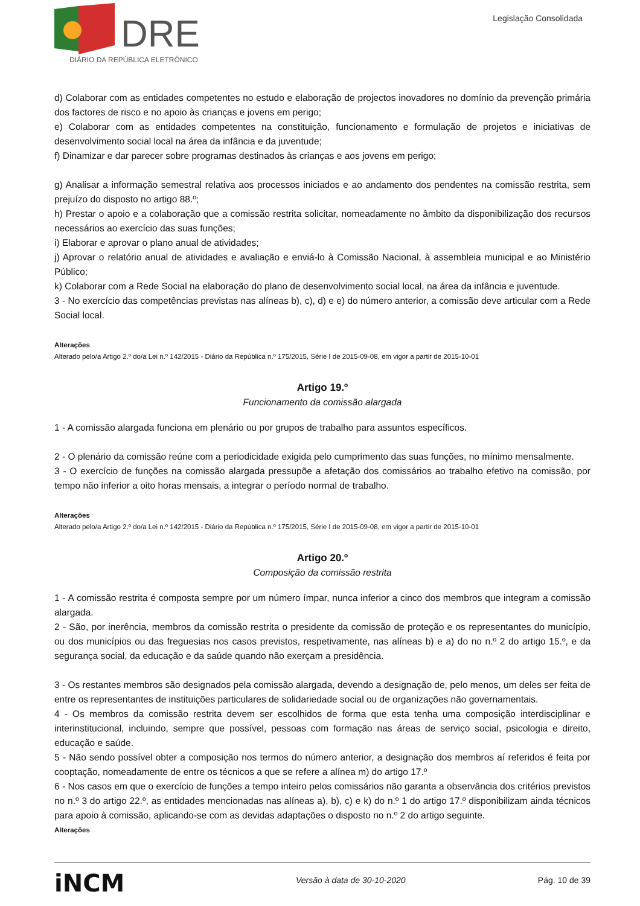DRE
DIÁRIO DA REPÚBLICA ELETRÓNICO
Legislação Consolidada
d) Colaborar com as entidades competentes no estudo e elaboração de projectos inovadores no domínio da prevenção primária dos factores de risco e no apoio às crianças e jovens em perigo;
e) Colaborar com as entidades competentes na constituição, funcionamento e formulação de projetos e iniciativas de desenvolvimento social local na área da infância e da juventude;
f) Dinamizar e dar parecer sobre programas destinados às crianças e aos jovens em perigo;
g) Analisar a informação semestral relativa aos processos iniciados e ao andamento dos pendentes na comissão restrita, sem prejuízo do disposto no artigo 88.º;
h) Prestar o apoio e a colaboração que a comissão restrita solicitar, nomeadamente no âmbito da disponibilização dos recursos necessários ao exercício das suas funções;
i) Elaborar e aprovar o plano anual de atividades;
j) Aprovar o relatório anual de atividades e avaliação e enviá-lo à Comissão Nacional, à assembleia municipal e ao Ministério Público;
k) Colaborar com a Rede Social na elaboração do plano de desenvolvimento social local, na área da infância e juventude.
3 - No exercício das competências previstas nas alíneas b), c), d) e e) do número anterior, a comissão deve articular com a Rede Social local.
Alterações
Alterado pelo/a Artigo 2.º do/a Lei n.º 142/2015 - Diário da República n.º 175/2015, Série I de 2015-09-08, em vigor a partir de 2015-10-01
Artigo 19.º
Funcionamento da comissão alargada
1 - A comissão alargada funciona em plenário ou por grupos de trabalho para assuntos específicos.
2 - O plenário da comissão reúne com a periodicidade exigida pelo cumprimento das suas funções, no mínimo mensalmente.
3 - O exercício de funções na comissão alargada pressupõe a afetação dos comissários ao trabalho efetivo na comissão, por tempo não inferior a oito horas mensais, a integrar o período normal de trabalho.
Alterações
Alterado pelo/a Artigo 2.º do/a Lei n.º 142/2015 - Diário da República n.º 175/2015, Série I de 2015-09-08, em vigor a partir de 2015-10-01
Artigo 20.º
Composição da comissão restrita
1 - A comissão restrita é composta sempre por um número ímpar, nunca inferior a cinco dos membros que integram a comissão alargada.
2 - São, por inerência, membros da comissão restrita o presidente da comissão de proteção e os representantes do município, ou dos municípios ou das freguesias nos casos previstos, respetivamente, nas alíneas b) e a) do no n.º 2 do artigo 15.º, e da segurança social, da educação e da saúde quando não exerçam a presidência.
3 - Os restantes membros são designados pela comissão alargada, devendo a designação de, pelo menos, um deles ser feita de entre os representantes de instituições particulares de solidariedade social ou de organizações não governamentais.
4 - Os membros da comissão restrita devem ser escolhidos de forma que esta tenha uma composição interdisciplinar e interinstitucional, incluindo, sempre que possível, pessoas com formação nas áreas de serviço social, psicologia e direito, educação e saúde.
5 - Não sendo possível obter a composição nos termos do número anterior, a designação dos membros aí referidos é feita por cooptação, nomeadamente de entre os técnicos a que se refere a alínea m) do artigo 17.º
6 - Nos casos em que o exercício de funções a tempo inteiro pelos comissários não garanta a observância dos critérios previstos no n.º 3 do artigo 22.º, as entidades mencionadas nas alíneas a), b), c) e k) do n.º 1 do artigo 17.º disponibilizam ainda técnicos para apoio à comissão, aplicando-se com as devidas adaptações o disposto no n.º 2 do artigo seguinte.
Alterações
iNCM Versão à data de 30-10-2020 Pág. 10 de 39